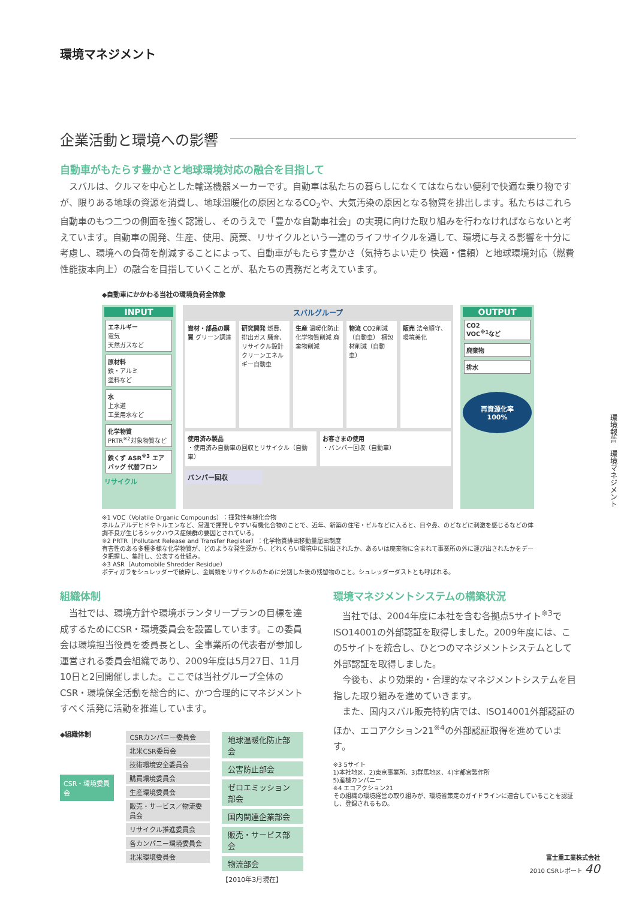環境マネジメント
企業活動と環境への影響
自動車がもたらす豊かさと地球環境対応の融合を目指して
スバルは、クルマを中心とした輸送機器メーカーです。自動車は私たちの暮らしになくてはならない便利で快適な乗り物ですが、限りある地球の資源を消費し、地球温暖化の原因となるCO<sub>2</sub>や、大気汚染の原因となる物質を排出します。私たちはこれら自動車のもつ二つの側面を強く認識し、そのうえで「豊かな自動車社会」の実現に向けた取り組みを行わなければならないと考えています。自動車の開発、生産、使用、廃棄、リサイクルという一連のライフサイクルを通して、環境に与える影響を十分に考慮し、環境への負荷を削減することによって、自動車がもたらす豊かさ（気持ちよい走り 快適・信頼）と地球環境対応（燃費性能抜本向上）の融合を目指していくことが、私たちの責務だと考えています。
◆自動車にかかわる当社の環境負荷全体像
INPUT
エネルギー
電気
天然ガスなど
原材料
鉄・アルミ
塗料など
水
上水道
工業用水など
化学物質
PRTR<sup>※2</sup>対象物質など
鉄くず ASR<sup>※3</sup> エアバッグ 代替フロン
リサイクル
スバルグループ
資材・部品の購買 グリーン調達 研究開発 燃費、排出ガス 騒音、リサイクル設計 クリーンエネルギー自動車
生産 温暖化防止 化学物質削減 廃棄物削減
物流 CO2削減（自動車） 梱包材削減（自動車）
販売 法令順守、環境美化
使用済み製品
・使用済み自動車の回収とリサイクル（自動車）
お客さまの使用
・バンパー回収（自動車）
バンパー回収
OUTPUT
CO2
VOC<sup>※1</sup>など
廃棄物
排水
再資源化率
100%
※1 VOC（Volatile Organic Compounds）：揮発性有機化合物
ホルムアルデヒドやトルエンなど、常温で揮発しやすい有機化合物のことで、近年、新築の住宅・ビルなどに入ると、目や鼻、のどなどに刺激を感じるなどの体調不良が生じるシックハウス症候群の要因とされている。
※2 PRTR（Pollutant Release and Transfer Register）：化学物質排出移動量届出制度
有害性のある多種多様な化学物質が、どのような発生源から、どれくらい環境中に排出されたか、あるいは廃棄物に含まれて事業所の外に運び出されたかをデータ把握し、集計し、公表する仕組み。
※3 ASR（Automobile Shredder Residue）
ボディガラをシュレッダーで破砕し、金属類をリサイクルのために分別した後の残留物のこと。シュレッダーダストとも呼ばれる。
組織体制
当社では、環境方針や環境ボランタリープランの目標を達成するためにCSR・環境委員会を設置しています。この委員会は環境担当役員を委員長とし、全事業所の代表者が参加し運営される委員会組織であり、2009年度は5月27日、11月10日と2回開催しました。ここでは当社グループ全体のCSR・環境保全活動を総合的に、かつ合理的にマネジメントすべく活発に活動を推進しています。
◆組織体制
CSR・環境委員会
CSRカンパニー委員会
北米CSR委員会
技術環境安全委員会
購買環境委員会
生産環境委員会
販売・サービス／物流委員会
リサイクル推進委員会
各カンパニー環境委員会
北米環境委員会
地球温暖化防止部会
公害防止部会
ゼロエミッション部会
国内関連企業部会
販売・サービス部会
物流部会
【2010年3月現在】
環境マネジメントシステムの構築状況
当社では、2004年度に本社を含む各拠点5サイト<sup>※3</sup>でISO14001の外部認証を取得しました。2009年度には、この5サイトを統合し、ひとつのマネジメントシステムとして外部認証を取得しました。
今後も、より効果的・合理的なマネジメントシステムを目指した取り組みを進めていきます。
また、国内スバル販売特約店では、ISO14001外部認証のほか、エコアクション21<sup>※4</sup>の外部認証取得を進めています。
※3 5サイト
1)本社地区、2)東京事業所、3)群馬地区、4)宇都宮製作所
5)産機カンパニー
※4 エコアクション21
その組織の環境経営の取り組みが、環境省策定のガイドラインに適合していることを認証し、登録されるもの。
環境報告　環境マネジメント
富士重工業株式会社
2010 CSRレポート 40